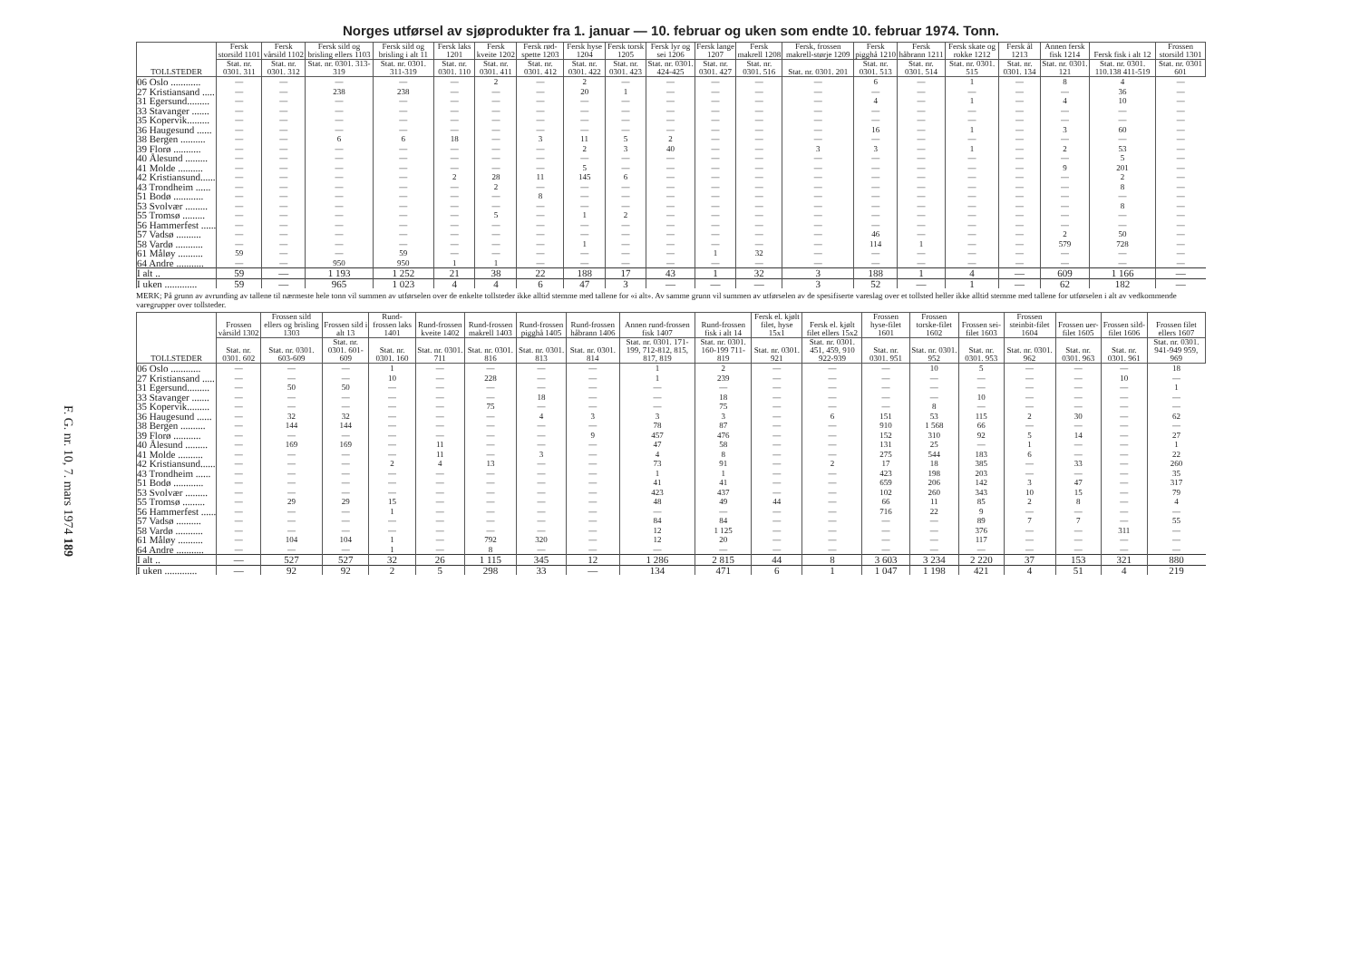F. G. nr. 10, 7. mars 1974 189
Norges utførsel av sjøprodukter fra 1. januar — 10. februar og uken som endte 10. februar 1974. Tonn.
| TOLLSTEDER | Fersk storsild 1101 | Fersk vårsild 1102 | Fersk sild og brisling ellers 1103 | Fersk sild og brisling i alt 11 | Fersk laks 1201 | Fersk kveite 1202 | Fersk rød-spette 1203 | Fersk hyse 1204 | Fersk torsk 1205 | Fersk lyr og sei 1206 | Fersk lange 1207 | Fersk makrell 1208 | Fersk, frossen makrell-størje 1209 | Fersk pigghå 1210 | Fersk håbrann 1211 | Fersk skate og rokke 1212 | Fersk ål 1213 | Annen fersk fisk 1214 | Fersk fisk i alt 12 | Frossen storsild 1301 |
| --- | --- | --- | --- | --- | --- | --- | --- | --- | --- | --- | --- | --- | --- | --- | --- | --- | --- | --- | --- | --- |
| | Stat. nr. 0301. 311 | Stat. nr. 0301. 312 | Stat. nr. 0301. 313-319 | Stat. nr. 0301. 311-319 | Stat. nr. 0301. 110 | Stat. nr. 0301. 411 | Stat. nr. 0301. 412 | Stat. nr. 0301. 422 | Stat. nr. 0301. 423 | Stat. nr. 0301. 424-425 | Stat. nr. 0301. 427 | Stat. nr. 0301. 516 | Stat. nr. 0301. 201 | Stat. nr. 0301. 513 | Stat. nr. 0301. 514 | Stat. nr. 0301. 515 | Stat. nr. 0301. 134 | Stat. nr. 0301. 121 | Stat. nr. 0301. 110.138 411-519 | Stat. nr. 0301 601 |
| 06 Oslo ............ | — | — | — | — | — | 2 | — | 2 | — | — | — | — | — | 6 | — | 1 | — | 8 | 4 | — |
| 27 Kristiansand ..... | — | — | 238 | 238 | — | — | — | 20 | 1 | — | — | — | — | — | — | — | — | — | 36 | — |
| 31 Egersund......... | — | — | — | — | — | — | — | — | — | — | — | — | — | 4 | — | 1 | — | 4 | 10 | — |
| 33 Stavanger ....... | — | — | — | — | — | — | — | — | — | — | — | — | — | — | — | — | — | — | — | — |
| 35 Kopervik......... | — | — | — | — | — | — | — | — | — | — | — | — | — | — | — | — | — | — | — | — |
| 36 Haugesund ...... | — | — | — | — | — | — | — | — | — | — | — | — | — | 16 | — | 1 | — | 3 | 60 | — |
| 38 Bergen .......... | — | — | 6 | 6 | 18 | — | 3 | 11 | 5 | 2 | — | — | — | — | — | — | — | — | — | — |
| 39 Florø ........... | — | — | — | — | — | — | — | 2 | 3 | 40 | — | — | 3 | 3 | — | 1 | — | 2 | 53 | — |
| 40 Ålesund ......... | — | — | — | — | — | — | — | — | — | — | — | — | — | — | — | — | — | — | 5 | — |
| 41 Molde .......... | — | — | — | — | — | — | — | 5 | — | — | — | — | — | — | — | — | — | 9 | 201 | — |
| 42 Kristiansund...... | — | — | — | — | 2 | 28 | 11 | 145 | 6 | — | — | — | — | — | — | — | — | — | 2 | — |
| 43 Trondheim ...... | — | — | — | — | — | 2 | — | — | — | — | — | — | — | — | — | — | — | — | 8 | — |
| 51 Bodø ............ | — | — | — | — | — | — | 8 | — | — | — | — | — | — | — | — | — | — | — | — | — |
| 53 Svolvær ......... | — | — | — | — | — | — | — | — | — | — | — | — | — | — | — | — | — | — | 8 | — |
| 55 Tromsø ......... | — | — | — | — | — | 5 | — | 1 | 2 | — | — | — | — | — | — | — | — | — | — | — |
| 56 Hammerfest ...... | — | — | — | — | — | — | — | — | — | — | — | — | — | — | — | — | — | — | — | — |
| 57 Vadsø .......... | — | — | — | — | — | — | — | — | — | — | — | — | — | 46 | — | — | — | 2 | 50 | — |
| 58 Vardø ........... | — | — | — | — | — | — | — | 1 | — | — | — | — | — | 114 | 1 | — | — | 579 | 728 | — |
| 61 Måløy .......... | 59 | — | — | 59 | — | — | — | — | — | — | 1 | 32 | — | — | — | — | — | — | — | — |
| 64 Andre ........... | — | — | 950 | 950 | 1 | 1 | — | — | — | — | — | — | — | — | — | — | — | — | — | — |
| I alt .. | 59 | — | 1 193 | 1 252 | 21 | 38 | 22 | 188 | 17 | 43 | 1 | 32 | 3 | 188 | 1 | 4 | — | 609 | 1 166 | — |
| I uken ............. | 59 | — | 965 | 1 023 | 4 | 4 | 6 | 47 | 3 | — | — | — | 3 | 52 | — | 1 | — | 62 | 182 | — |
MERK; På grunn av avrunding av tallene til nærmeste hele tonn vil summen av utførselen over de enkelte tollsteder ikke alltid stemme med tallene for «i alt». Av samme grunn vil summen av utførselen av de spesifiserte vareslag over et tollsted heller ikke alltid stemme med tallene for utførselen i alt av vedkommende varegrupper over tollsteder.
| TOLLSTEDER | Frossen vårsild 1302 | Frossen sild ellers og brisling 1303 | Frossen sild i alt 13 | Rund-frossen laks 1401 | Rund-frossen kveite 1402 | Rund-frossen makrell 1403 | Rund-frossen pigghå 1405 | Rund-frossen håbrann 1406 | Annen rund-frossen fisk 1407 | Rund-frossen fisk i alt 14 | Fersk el. kjølt filet, hyse 15x1 | Fersk el. kjølt filet ellers 15x2 | Frossen hyse-filet 1601 | Frossen torske-filet 1602 | Frossen sei-filet 1603 | Frossen steinbit-filet 1604 | Frossen uer-filet 1605 | Frossen sild-filet 1606 | Frossen filet ellers 1607 |
| --- | --- | --- | --- | --- | --- | --- | --- | --- | --- | --- | --- | --- | --- | --- | --- | --- | --- | --- | --- |
| | Stat. nr. 0301. 602 | Stat. nr. 0301. 603-609 | Stat. nr. 0301. 601-609 | Stat. nr. 0301. 160 | Stat. nr. 0301. 711 | Stat. nr. 0301. 816 | Stat. nr. 0301. 813 | Stat. nr. 0301. 814 | Stat. nr. 0301. 171-199, 712-812, 815, 817, 819 | Stat. nr. 0301. 160-199 711-819 | Stat. nr. 0301. 921 | Stat. nr. 0301. 451, 459, 910 922-939 | Stat. nr. 0301. 951 | Stat. nr. 0301. 952 | Stat. nr. 0301. 953 | Stat. nr. 0301. 962 | Stat. nr. 0301. 963 | Stat. nr. 0301. 961 | Stat. nr. 0301. 941-949 959, 969 |
| 06 Oslo ............ | — | — | — | 1 | — | — | — | — | 1 | 2 | — | — | — | 10 | 5 | — | — | — | 18 |
| 27 Kristiansand ..... | — | — | — | 10 | — | 228 | — | — | 1 | 239 | — | — | — | — | — | — | — | 10 | — |
| 31 Egersund......... | — | 50 | 50 | — | — | — | — | — | — | — | — | — | — | — | — | — | — | — | 1 |
| 33 Stavanger ....... | — | — | — | — | — | — | 18 | — | — | 18 | — | — | — | — | 10 | — | — | — | — |
| 35 Kopervik......... | — | — | — | — | — | 75 | — | — | — | 75 | — | — | — | 8 | — | — | — | — | — |
| 36 Haugesund ...... | — | 32 | 32 | — | — | — | 4 | 3 | 3 | 3 | — | 6 | 151 | 53 | 115 | 2 | 30 | — | 62 |
| 38 Bergen .......... | — | 144 | 144 | — | — | — | — | — | 78 | 87 | — | — | 910 | 1 568 | 66 | — | — | — | — |
| 39 Florø ........... | — | — | — | — | — | — | — | 9 | 457 | 476 | — | — | 152 | 310 | 92 | 5 | 14 | — | 27 |
| 40 Ålesund ......... | — | 169 | 169 | — | 11 | — | — | — | 47 | 58 | — | — | 131 | 25 | — | 1 | — | — | 1 |
| 41 Molde .......... | — | — | — | — | 11 | — | 3 | — | 4 | 8 | — | — | 275 | 544 | 183 | 6 | — | — | 22 |
| 42 Kristiansund...... | — | — | — | 2 | 4 | 13 | — | — | 73 | 91 | — | 2 | 17 | 18 | 385 | — | 33 | — | 260 |
| 43 Trondheim ...... | — | — | — | — | — | — | — | — | 1 | 1 | — | — | 423 | 198 | 203 | — | — | — | 35 |
| 51 Bodø ............ | — | — | — | — | — | — | — | — | 41 | 41 | — | — | 659 | 206 | 142 | 3 | 47 | — | 317 |
| 53 Svolvær ......... | — | — | — | — | — | — | — | — | 423 | 437 | — | — | 102 | 260 | 343 | 10 | 15 | — | 79 |
| 55 Tromsø ......... | — | 29 | 29 | 15 | — | — | — | — | 48 | 49 | 44 | — | 66 | 11 | 85 | 2 | 8 | — | 4 |
| 56 Hammerfest ...... | — | — | — | 1 | — | — | — | — | — | — | — | — | 716 | 22 | 9 | — | — | — | — |
| 57 Vadsø .......... | — | — | — | — | — | — | — | — | 84 | 84 | — | — | — | — | 89 | 7 | 7 | — | 55 |
| 58 Vardø ........... | — | — | — | — | — | — | — | — | 12 | 1 125 | — | — | — | — | 376 | — | — | 311 | — |
| 61 Måløy .......... | — | 104 | 104 | 1 | — | 792 | 320 | — | 12 | 20 | — | — | — | — | 117 | — | — | — | — |
| 64 Andre ........... | — | — | — | 1 | — | 8 | — | — | — | — | — | — | — | — | — | — | — | — | — |
| I alt .. | — | 527 | 527 | 32 | 26 | 1 115 | 345 | 12 | 1 286 | 2 815 | 44 | 8 | 3 603 | 3 234 | 2 220 | 37 | 153 | 321 | 880 |
| I uken ............. | — | 92 | 92 | 2 | 5 | 298 | 33 | — | 134 | 471 | 6 | 1 | 1 047 | 1 198 | 421 | 4 | 51 | 4 | 219 |